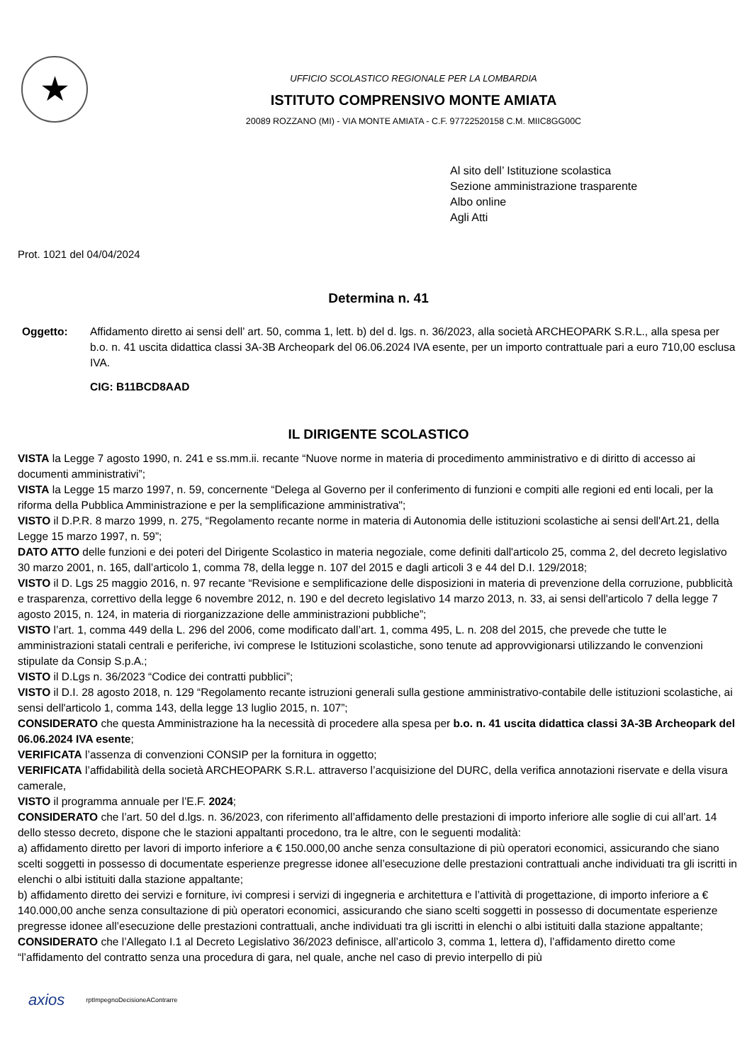★
UFFICIO SCOLASTICO REGIONALE PER LA LOMBARDIA
ISTITUTO COMPRENSIVO MONTE AMIATA
20089 ROZZANO (MI) - VIA MONTE AMIATA - C.F. 97722520158 C.M. MIIC8GG00C
Al sito dell’ Istituzione scolastica
Sezione amministrazione trasparente
Albo online
Agli Atti
Prot. 1021 del 04/04/2024
Determina n. 41
Oggetto: Affidamento diretto ai sensi dell’ art. 50, comma 1, lett. b) del d. lgs. n. 36/2023, alla società ARCHEOPARK S.R.L., alla spesa per b.o. n. 41 uscita didattica classi 3A-3B Archeopark del 06.06.2024 IVA esente, per un importo contrattuale pari a euro 710,00 esclusa IVA.
CIG: B11BCD8AAD
IL DIRIGENTE SCOLASTICO
VISTA la Legge 7 agosto 1990, n. 241 e ss.mm.ii. recante “Nuove norme in materia di procedimento amministrativo e di diritto di accesso ai documenti amministrativi”;
VISTA la Legge 15 marzo 1997, n. 59, concernente “Delega al Governo per il conferimento di funzioni e compiti alle regioni ed enti locali, per la riforma della Pubblica Amministrazione e per la semplificazione amministrativa";
VISTO il D.P.R. 8 marzo 1999, n. 275, “Regolamento recante norme in materia di Autonomia delle istituzioni scolastiche ai sensi dell'Art.21, della Legge 15 marzo 1997, n. 59”;
DATO ATTO delle funzioni e dei poteri del Dirigente Scolastico in materia negoziale, come definiti dall'articolo 25, comma 2, del decreto legislativo 30 marzo 2001, n. 165, dall’articolo 1, comma 78, della legge n. 107 del 2015 e dagli articoli 3 e 44 del D.I. 129/2018;
VISTO il D. Lgs 25 maggio 2016, n. 97 recante “Revisione e semplificazione delle disposizioni in materia di prevenzione della corruzione, pubblicità e trasparenza, correttivo della legge 6 novembre 2012, n. 190 e del decreto legislativo 14 marzo 2013, n. 33, ai sensi dell'articolo 7 della legge 7 agosto 2015, n. 124, in materia di riorganizzazione delle amministrazioni pubbliche”;
VISTO l’art. 1, comma 449 della L. 296 del 2006, come modificato dall’art. 1, comma 495, L. n. 208 del 2015, che prevede che tutte le amministrazioni statali centrali e periferiche, ivi comprese le Istituzioni scolastiche, sono tenute ad approvvigionarsi utilizzando le convenzioni stipulate da Consip S.p.A.;
VISTO il D.Lgs n. 36/2023 “Codice dei contratti pubblici”;
VISTO il D.I. 28 agosto 2018, n. 129 “Regolamento recante istruzioni generali sulla gestione amministrativo-contabile delle istituzioni scolastiche, ai sensi dell'articolo 1, comma 143, della legge 13 luglio 2015, n. 107”;
CONSIDERATO che questa Amministrazione ha la necessità di procedere alla spesa per b.o. n. 41 uscita didattica classi 3A-3B Archeopark del 06.06.2024 IVA esente;
VERIFICATA l’assenza di convenzioni CONSIP per la fornitura in oggetto;
VERIFICATA l’affidabilità della società ARCHEOPARK S.R.L. attraverso l’acquisizione del DURC, della verifica annotazioni riservate e della visura camerale,
VISTO il programma annuale per l’E.F. 2024;
CONSIDERATO che l’art. 50 del d.lgs. n. 36/2023, con riferimento all’affidamento delle prestazioni di importo inferiore alle soglie di cui all’art. 14 dello stesso decreto, dispone che le stazioni appaltanti procedono, tra le altre, con le seguenti modalità:
a) affidamento diretto per lavori di importo inferiore a € 150.000,00 anche senza consultazione di più operatori economici, assicurando che siano scelti soggetti in possesso di documentate esperienze pregresse idonee all’esecuzione delle prestazioni contrattuali anche individuati tra gli iscritti in elenchi o albi istituiti dalla stazione appaltante;
b) affidamento diretto dei servizi e forniture, ivi compresi i servizi di ingegneria e architettura e l’attività di progettazione, di importo inferiore a € 140.000,00 anche senza consultazione di più operatori economici, assicurando che siano scelti soggetti in possesso di documentate esperienze pregresse idonee all’esecuzione delle prestazioni contrattuali, anche individuati tra gli iscritti in elenchi o albi istituiti dalla stazione appaltante;
CONSIDERATO che l’Allegato I.1 al Decreto Legislativo 36/2023 definisce, all’articolo 3, comma 1, lettera d), l’affidamento diretto come “l’affidamento del contratto senza una procedura di gara, nel quale, anche nel caso di previo interpello di più
axios rptImpegnoDecisioneAContrarre